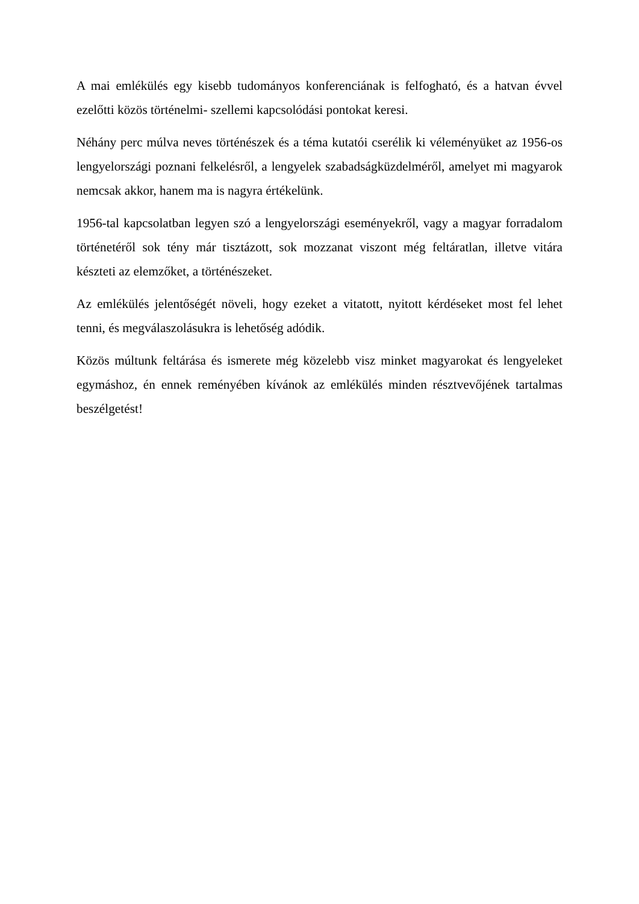A mai emlékülés egy kisebb tudományos konferenciának is felfogható, és a hatvan évvel ezelőtti közös történelmi- szellemi kapcsolódási pontokat keresi.
Néhány perc múlva neves történészek és a téma kutatói cserélik ki véleményüket az 1956-os lengyelországi poznani felkelésről, a lengyelek szabadságküzdelméről, amelyet mi magyarok nemcsak akkor, hanem ma is nagyra értékelünk.
1956-tal kapcsolatban legyen szó a lengyelországi eseményekről, vagy a magyar forradalom történetéről sok tény már tisztázott, sok mozzanat viszont még feltáratlan, illetve vitára készteti az elemzőket, a történészeket.
Az emlékülés jelentőségét növeli, hogy ezeket a vitatott, nyitott kérdéseket most fel lehet tenni, és megválaszolásukra is lehetőség adódik.
Közös múltunk feltárása és ismerete még közelebb visz minket magyarokat és lengyeleket egymáshoz, én ennek reményében kívánok az emlékülés minden résztvevőjének tartalmas beszélgetést!